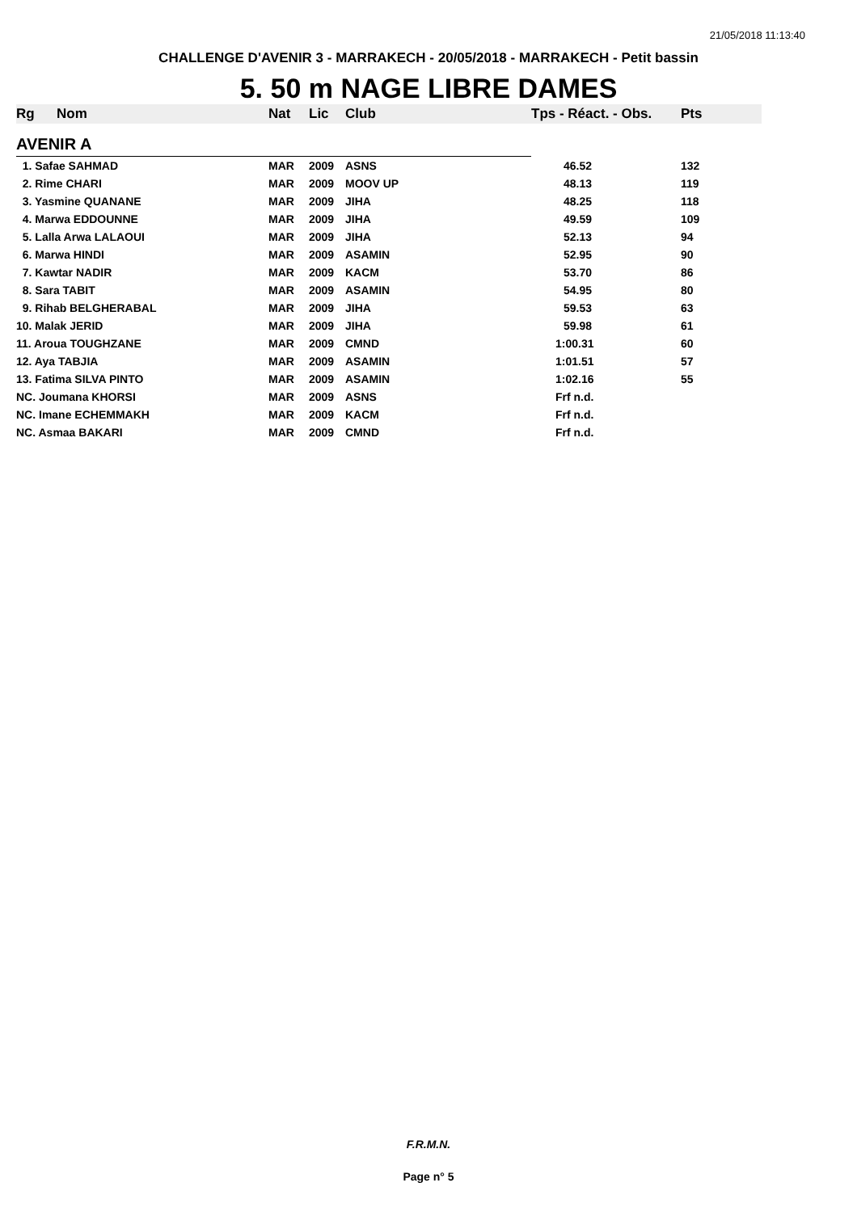21/05/2018 11:13:40
CHALLENGE D'AVENIR 3 - MARRAKECH - 20/05/2018 - MARRAKECH - Petit bassin
5. 50 m NAGE LIBRE DAMES
| Rg | Nom | Nat | Lic | Club | Tps - Réact. - Obs. | Pts |
| --- | --- | --- | --- | --- | --- | --- |
| AVENIR A | | | | | | |
| 1. Safae SAHMAD | | MAR | 2009 | ASNS | 46.52 | 132 |
| 2. Rime CHARI | | MAR | 2009 | MOOV UP | 48.13 | 119 |
| 3. Yasmine QUANANE | | MAR | 2009 | JIHA | 48.25 | 118 |
| 4. Marwa EDDOUNNE | | MAR | 2009 | JIHA | 49.59 | 109 |
| 5. Lalla Arwa LALAOUI | | MAR | 2009 | JIHA | 52.13 | 94 |
| 6. Marwa HINDI | | MAR | 2009 | ASAMIN | 52.95 | 90 |
| 7. Kawtar NADIR | | MAR | 2009 | KACM | 53.70 | 86 |
| 8. Sara TABIT | | MAR | 2009 | ASAMIN | 54.95 | 80 |
| 9. Rihab BELGHERABAL | | MAR | 2009 | JIHA | 59.53 | 63 |
| 10. Malak JERID | | MAR | 2009 | JIHA | 59.98 | 61 |
| 11. Aroua TOUGHZANE | | MAR | 2009 | CMND | 1:00.31 | 60 |
| 12. Aya TABJIA | | MAR | 2009 | ASAMIN | 1:01.51 | 57 |
| 13. Fatima SILVA PINTO | | MAR | 2009 | ASAMIN | 1:02.16 | 55 |
| NC. Joumana KHORSI | | MAR | 2009 | ASNS | Frf n.d. | |
| NC. Imane ECHEMMAKH | | MAR | 2009 | KACM | Frf n.d. | |
| NC. Asmaa BAKARI | | MAR | 2009 | CMND | Frf n.d. | |
F.R.M.N.
Page n° 5